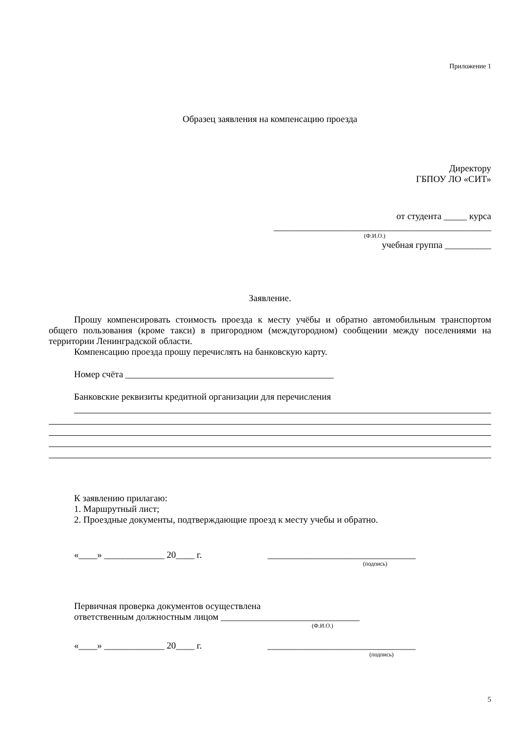Приложение 1
Образец заявления на компенсацию проезда
Директору
ГБПОУ ЛО «СИТ»
от студента _____ курса
_______________________________________________
(Ф.И.О.)
учебная группа __________
Заявление.
Прошу компенсировать стоимость проезда к месту учёбы и обратно автомобильным транспортом общего пользования (кроме такси) в пригородном (междугородном) сообщении между поселениями на территории Ленинградской области.
Компенсацию проезда прошу перечислять на банковскую карту.
Номер счёта _____________________________________________
Банковские реквизиты кредитной организации для перечисления
К заявлению прилагаю:
1. Маршрутный лист;
2. Проездные документы, подтверждающие проезд к месту учебы и обратно.
«____» _____________ 20____ г. ________________________________
(подпись)
Первичная проверка документов осуществлена
ответственным должностным лицом ______________________________
(Ф.И.О.)
«____» _____________ 20____ г. ________________________________
(подпись)
5